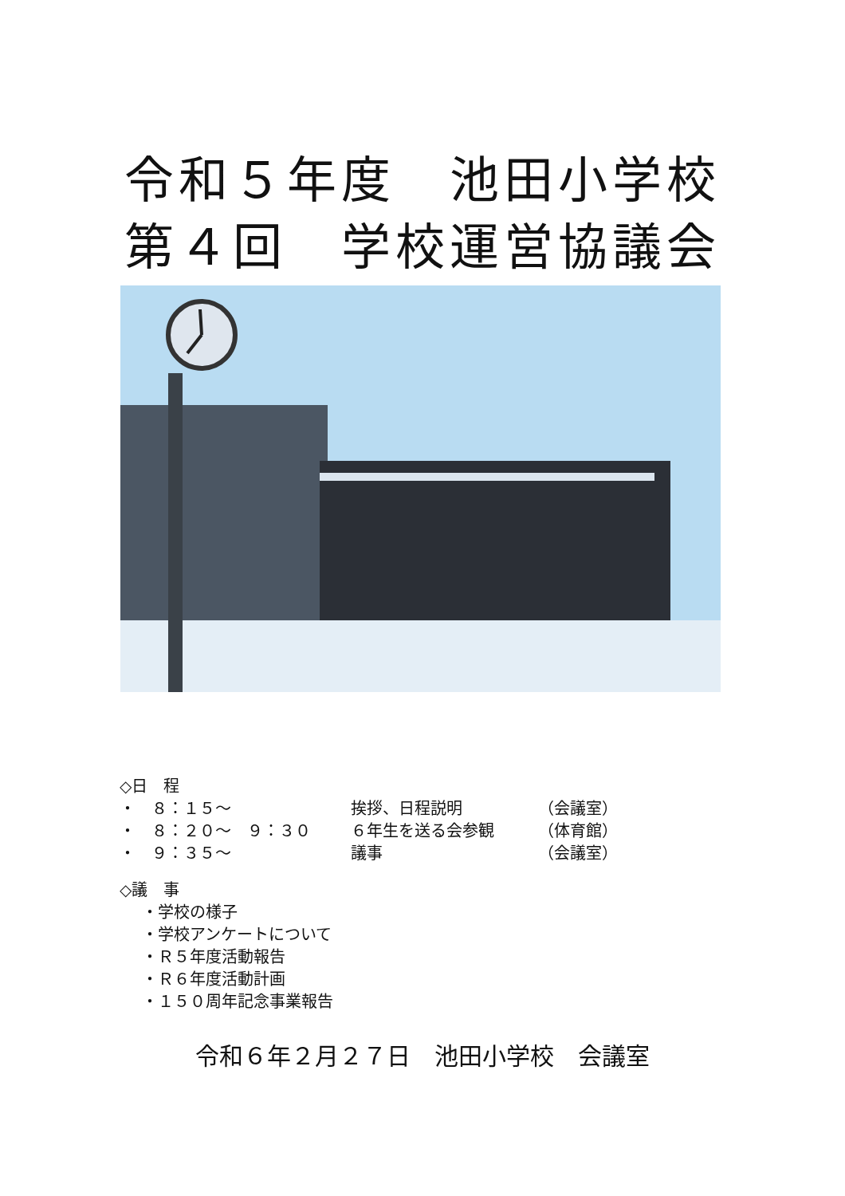令和５年度　池田小学校
第４回　学校運営協議会
◇日　程
・　８：１５～ 挨拶、日程説明 （会議室）
・　８：２０～　９：３０ ６年生を送る会参観 （体育館）
・　９：３５～ 議事 （会議室）
◇議　事
・学校の様子
・学校アンケートについて
・Ｒ５年度活動報告
・Ｒ６年度活動計画
・１５０周年記念事業報告
令和６年２月２７日　池田小学校　会議室